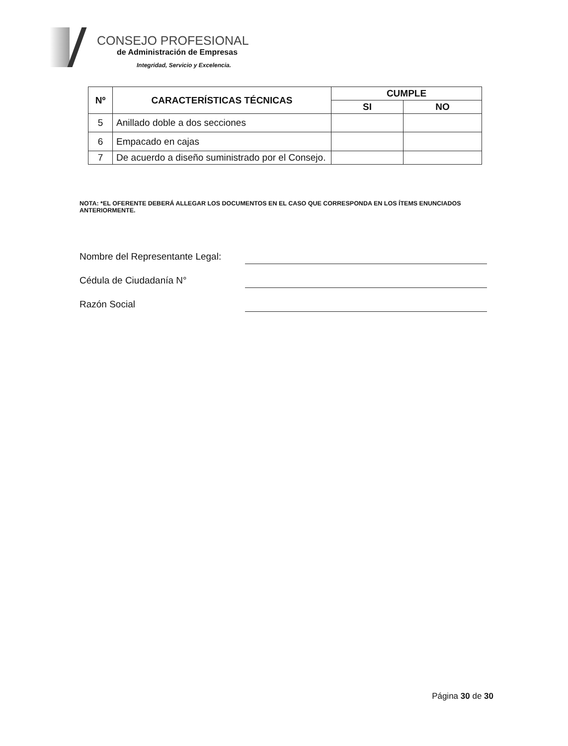CONSEJO PROFESIONAL
de Administración de Empresas
Integridad, Servicio y Excelencia.
| Nº | CARACTERÍSTICAS TÉCNICAS | CUMPLE | |
| --- | --- | --- | --- |
| | | SI | NO |
| 5 | Anillado doble a dos secciones | | |
| 6 | Empacado en cajas | | |
| 7 | De acuerdo a diseño suministrado por el Consejo. | | |
NOTA: *EL OFERENTE DEBERÁ ALLEGAR LOS DOCUMENTOS EN EL CASO QUE CORRESPONDA EN LOS ÍTEMS ENUNCIADOS ANTERIORMENTE.
Nombre del Representante Legal:
Cédula de Ciudadanía N°
Razón Social
Página 30 de 30